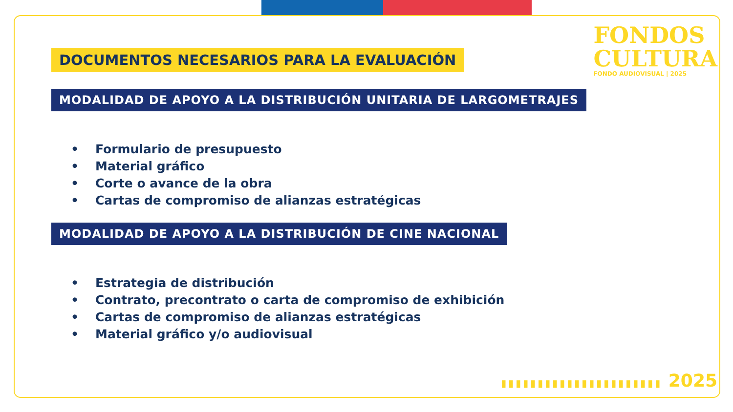FONDOS
CULTURA
FONDO AUDIOVISUAL | 2025
DOCUMENTOS NECESARIOS PARA LA EVALUACIÓN
MODALIDAD DE APOYO A LA DISTRIBUCIÓN UNITARIA DE LARGOMETRAJES
• Formulario de presupuesto
• Material gráfico
• Corte o avance de la obra
• Cartas de compromiso de alianzas estratégicas
MODALIDAD DE APOYO A LA DISTRIBUCIÓN DE CINE NACIONAL
• Estrategia de distribución
• Contrato, precontrato o carta de compromiso de exhibición
• Cartas de compromiso de alianzas estratégicas
• Material gráfico y/o audiovisual
▮▮▮▮▮▮▮▮▮▮▮▮▮▮▮▮▮▮▮▮▮▮ 2025